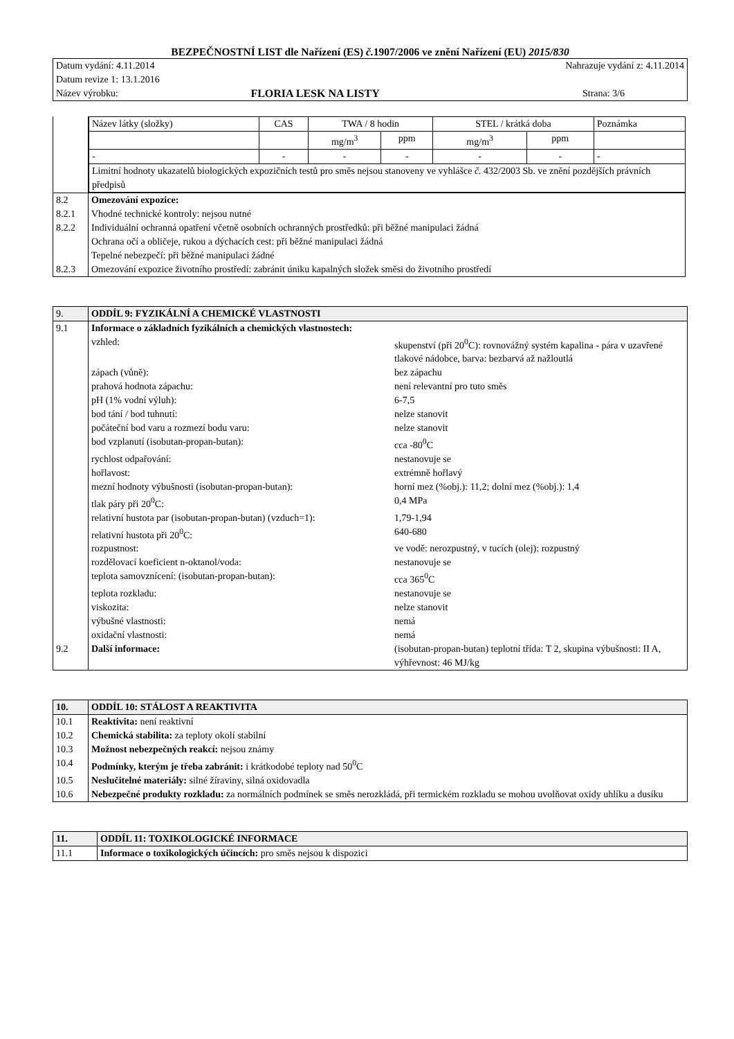BEZPEČNOSTNÍ LIST dle Nařízení (ES) č. 1907/2006 ve znění Nařízení (EU) 2015/830
| Datum vydání: 4.11.2014 | | Nahrazuje vydání z: 4.11.2014 |
| Datum revize 1: 13.1.2016 | | |
| Název výrobku: | FLORIA LESK NA LISTY | Strana: 3/6 |
| | / Název látky (složky) / CAS / TWA / 8 hodin / / STEL / krátká doba / / Poznámka / / / / mg/m<sup>3</sup> / ppm / mg/m<sup>3</sup> / ppm / / / - / - / - / - / - / - / - / / Limitní hodnoty ukazatelů biologických expozičních testů pro směs nejsou stanoveny ve vyhlášce č. 432/2003 Sb. ve znění pozdějších právních předpisů / / / / / / / |
| 8.2 8.2.1 8.2.2 8.2.3 | Omezování expozice: Vhodné technické kontroly: nejsou nutné Individuální ochranná opatření včetně osobních ochranných prostředků: při běžné manipulaci žádná Ochrana očí a obličeje, rukou a dýchacích cest: při běžné manipulaci žádná Tepelné nebezpečí: při běžné manipulaci žádné Omezování expozice životního prostředí: zabránit úniku kapalných složek směsi do životního prostředí |
| 9. | ODDÍL 9: FYZIKÁLNÍ A CHEMICKÉ VLASTNOSTI | |
| 9.1 | Informace o základních fyzikálních a chemických vlastnostech: | |
| | vzhled: | skupenství (při 20<sup>0</sup>C): rovnovážný systém kapalina - pára v uzavřené tlakové nádobce, barva: bezbarvá až nažloutlá |
| | zápach (vůně): | bez zápachu |
| | prahová hodnota zápachu: | není relevantní pro tuto směs |
| | pH (1% vodní výluh): | 6-7,5 |
| | bod tání / bod tuhnutí: | nelze stanovit |
| | počáteční bod varu a rozmezí bodu varu: | nelze stanovit |
| | bod vzplanutí (isobutan-propan-butan): | cca -80<sup>0</sup>C |
| | rychlost odpařování: | nestanovuje se |
| | hořlavost: | extrémně hořlavý |
| | mezní hodnoty výbušnosti (isobutan-propan-butan): | horní mez (%obj.): 11,2; dolní mez (%obj.): 1,4 |
| | tlak páry při 20<sup>0</sup>C: | 0,4 MPa |
| | relativní hustota par (isobutan-propan-butan) (vzduch=1): | 1,79-1,94 |
| | relativní hustota při 20<sup>0</sup>C: | 640-680 |
| | rozpustnost: | ve vodě: nerozpustný, v tucích (olej): rozpustný |
| | rozdělovací koeficient n-oktanol/voda: | nestanovuje se |
| | teplota samovznícení: (isobutan-propan-butan): | cca 365<sup>0</sup>C |
| | teplota rozkladu: | nestanovuje se |
| | viskozita: | nelze stanovit |
| | výbušné vlastnosti: | nemá |
| | oxidační vlastnosti: | nemá |
| 9.2 | Další informace: | (isobutan-propan-butan) teplotní třída: T 2, skupina výbušnosti: II A, výhřevnost: 46 MJ/kg |
| 10. | ODDÍL 10: STÁLOST A REAKTIVITA |
| 10.1 | Reaktivita: není reaktivní |
| 10.2 | Chemická stabilita: za teploty okolí stabilní |
| 10.3 | Možnost nebezpečných reakcí: nejsou známy |
| 10.4 | Podmínky, kterým je třeba zabránit: i krátkodobé teploty nad 50<sup>0</sup>C |
| 10.5 | Neslučitelné materiály: silné žíraviny, silná oxidovadla |
| 10.6 | Nebezpečné produkty rozkladu: za normálních podmínek se směs nerozkládá, při termickém rozkladu se mohou uvolňovat oxidy uhlíku a dusíku |
| 11. | ODDÍL 11: TOXIKOLOGICKÉ INFORMACE |
| 11.1 | Informace o toxikologických účincích: pro směs nejsou k dispozici |